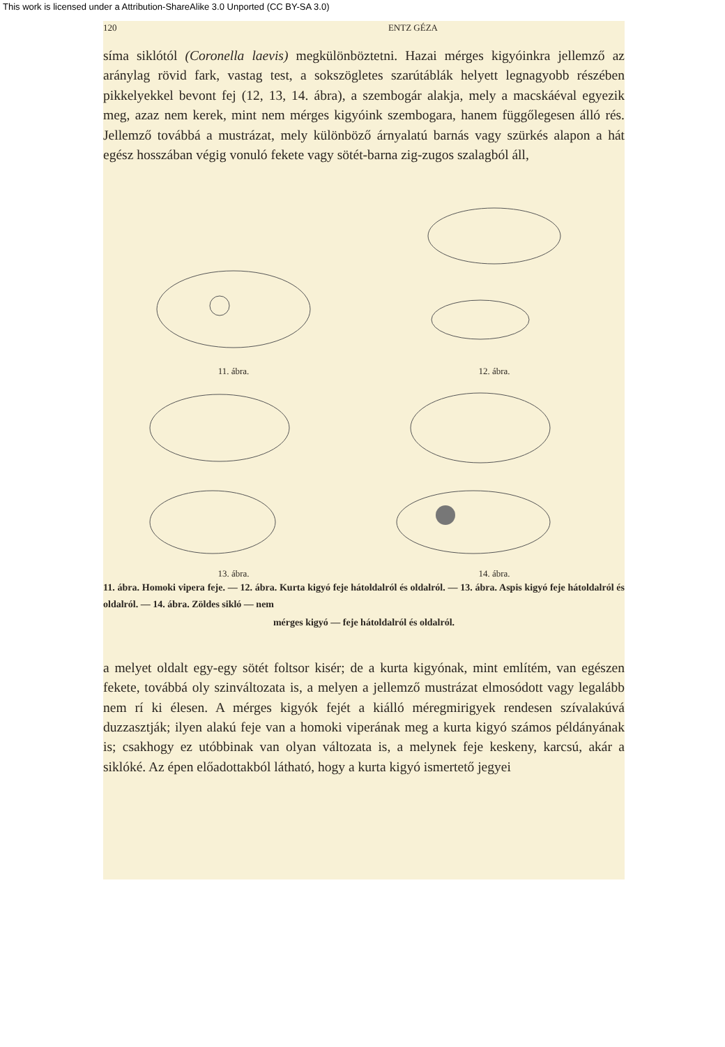This work is licensed under a Attribution-ShareAlike 3.0 Unported (CC BY-SA 3.0)
120 ENTZ GÉZA
síma siklótól (Coronella laevis) megkülönböztetni. Hazai mérges kigyóinkra jellemző az aránylag rövid fark, vastag test, a sokszög­letes szarútáblák helyett legnagyobb részében pikkelyekkel bevont fej (12, 13, 14. ábra), a szembogár alakja, mely a macskáéval egye­zik meg, azaz nem kerek, mint nem mérges kigyóink szembogara, hanem függőlegesen álló rés. Jellemző továbbá a mustrázat, mely különböző árnyalatú barnás vagy szürkés alapon a hát egész hosszá­ban végig vonuló fekete vagy sötét-barna zig-zugos szalagból áll,
11. ábra.
12. ábra.
13. ábra.
14. ábra.
11. ábra. Homoki vipera feje. — 12. ábra. Kurta kigyó feje hátoldalról és oldalról. — 13. ábra. Aspis kigyó feje hátoldalról és oldalról. — 14. ábra. Zöldes sikló — nem
mérges kigyó — feje hátoldalról és oldalról.
a melyet oldalt egy-egy sötét foltsor kisér; de a kurta kigyónak, mint említém, van egészen fekete, továbbá oly szinváltozata is, a melyen a jellemző mustrázat elmosódott vagy legalább nem rí ki élesen. A mérges kigyók fejét a kiálló méregmirigyek rendesen szív­alakúvá duzzasztják; ilyen alakú feje van a homoki viperának meg a kurta kigyó számos példányának is; csakhogy ez utóbbinak van olyan változata is, a melynek feje keskeny, karcsú, akár a siklóké. Az épen előadottakból látható, hogy a kurta kigyó ismertető jegyei